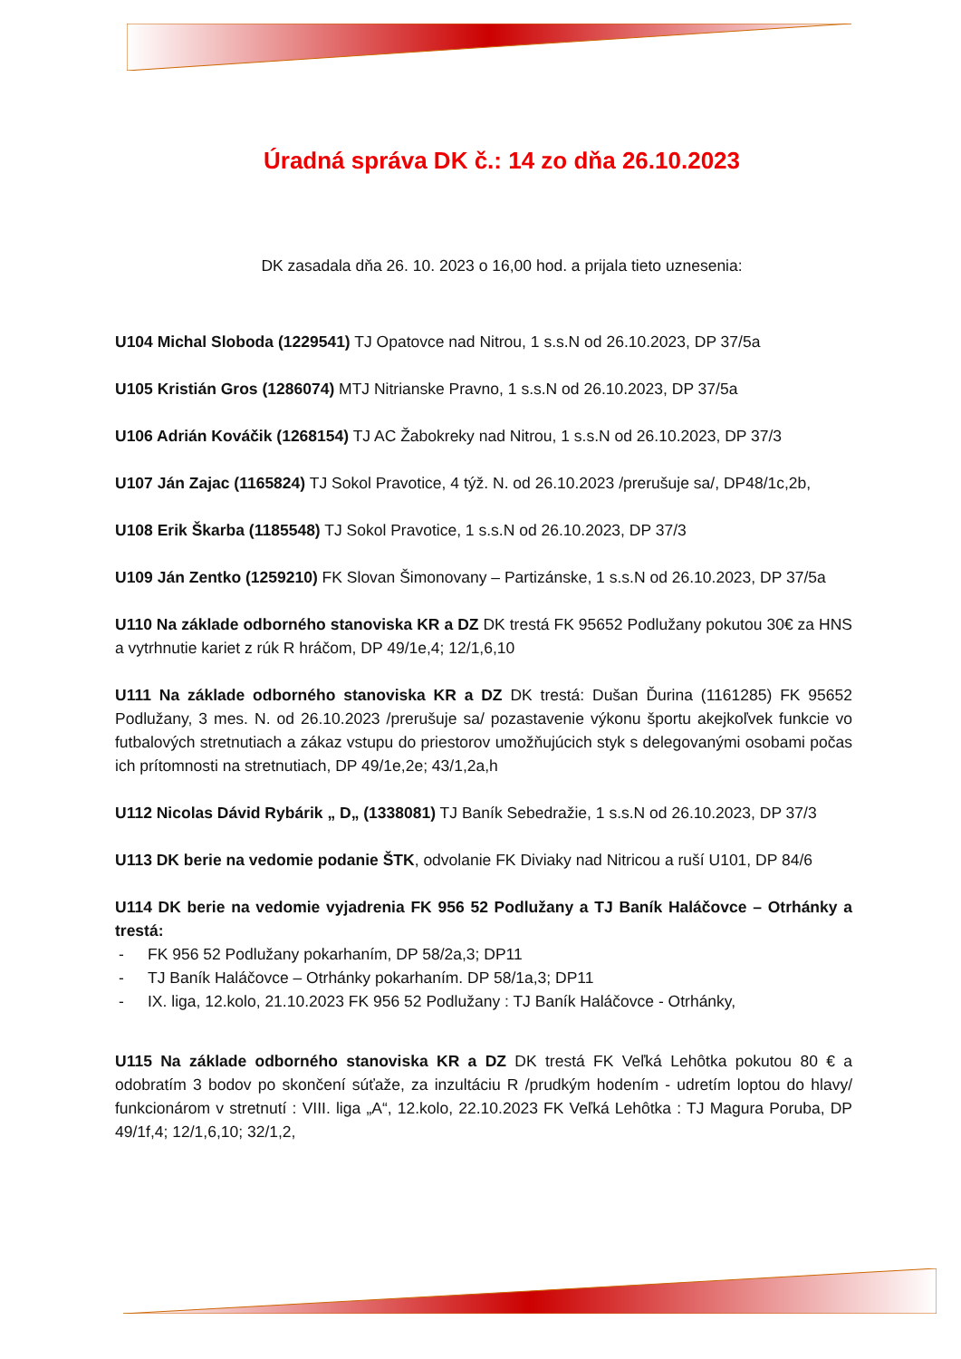Úradná správa DK č.: 14 zo dňa 26.10.2023
DK zasadala dňa 26. 10. 2023 o 16,00 hod. a prijala tieto uznesenia:
U104 Michal Sloboda (1229541) TJ Opatovce nad Nitrou, 1 s.s.N od 26.10.2023, DP 37/5a
U105 Kristián Gros (1286074) MTJ Nitrianske Pravno, 1 s.s.N od 26.10.2023, DP 37/5a
U106 Adrián Kováčik (1268154) TJ AC Žabokreky nad Nitrou, 1 s.s.N od 26.10.2023, DP 37/3
U107 Ján Zajac (1165824) TJ Sokol Pravotice, 4 týž. N. od 26.10.2023 /prerušuje sa/, DP48/1c,2b,
U108 Erik Škarba (1185548) TJ Sokol Pravotice, 1 s.s.N od 26.10.2023, DP 37/3
U109 Ján Zentko (1259210) FK Slovan Šimonovany – Partizánske, 1 s.s.N od 26.10.2023, DP 37/5a
U110 Na základe odborného stanoviska KR a DZ DK trestá FK 95652 Podlužany pokutou 30€ za HNS a vytrhnutie kariet z rúk R hráčom, DP 49/1e,4; 12/1,6,10
U111 Na základe odborného stanoviska KR a DZ DK trestá: Dušan Ďurina (1161285) FK 95652 Podlužany, 3 mes. N. od 26.10.2023 /prerušuje sa/ pozastavenie výkonu športu akejkoľvek funkcie vo futbalových stretnutiach a zákaz vstupu do priestorov umožňujúcich styk s delegovanými osobami počas ich prítomnosti na stretnutiach, DP 49/1e,2e; 43/1,2a,h
U112 Nicolas Dávid Rybárik „ D„ (1338081) TJ Baník Sebedražie, 1 s.s.N od 26.10.2023, DP 37/3
U113 DK berie na vedomie podanie ŠTK, odvolanie FK Diviaky nad Nitricou a ruší U101, DP 84/6
U114 DK berie na vedomie vyjadrenia FK 956 52 Podlužany a TJ Baník Haláčovce – Otrhánky a trestá:
- FK 956 52 Podlužany pokarhaním, DP 58/2a,3; DP11
- TJ Baník Haláčovce – Otrhánky pokarhaním. DP 58/1a,3; DP11
- IX. liga, 12.kolo, 21.10.2023 FK 956 52 Podlužany : TJ Baník Haláčovce - Otrhánky,
U115 Na základe odborného stanoviska KR a DZ DK trestá FK Veľká Lehôtka pokutou 80 € a odobratím 3 bodov po skončení súťaže, za inzultáciu R /prudkým hodením - udretím loptou do hlavy/ funkcionárom v stretnutí : VIII. liga „A“, 12.kolo, 22.10.2023 FK Veľká Lehôtka : TJ Magura Poruba, DP 49/1f,4; 12/1,6,10; 32/1,2,